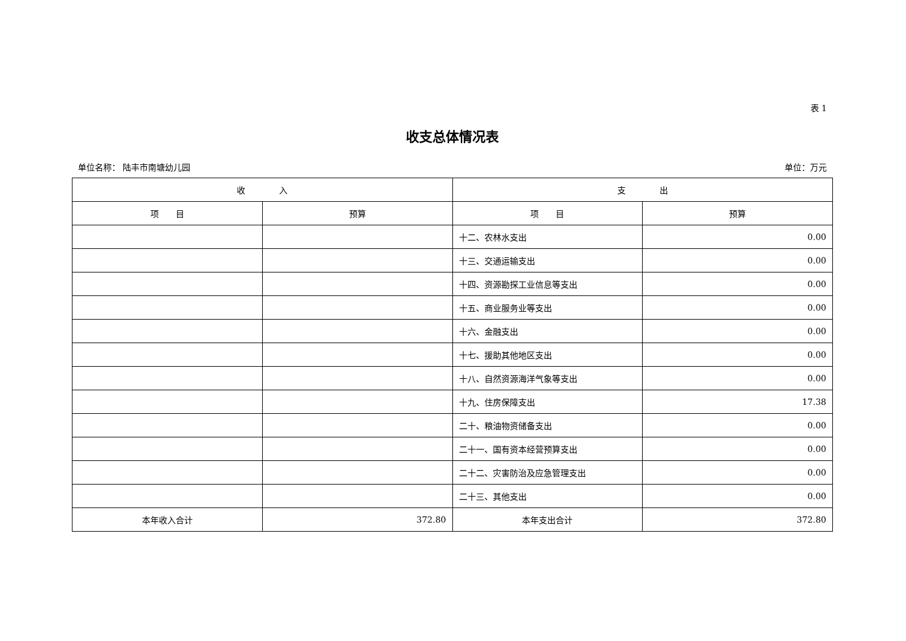表 1
收支总体情况表
单位名称： 陆丰市南塘幼儿园 单位：万元
| 收 入 | | 支 出 | |
| --- | --- | --- | --- |
| 项 目 | 预算 | 项 目 | 预算 |
| | | 十二、农林水支出 | 0.00 |
| | | 十三、交通运输支出 | 0.00 |
| | | 十四、资源勘探工业信息等支出 | 0.00 |
| | | 十五、商业服务业等支出 | 0.00 |
| | | 十六、金融支出 | 0.00 |
| | | 十七、援助其他地区支出 | 0.00 |
| | | 十八、自然资源海洋气象等支出 | 0.00 |
| | | 十九、住房保障支出 | 17.38 |
| | | 二十、粮油物资储备支出 | 0.00 |
| | | 二十一、国有资本经营预算支出 | 0.00 |
| | | 二十二、灾害防治及应急管理支出 | 0.00 |
| | | 二十三、其他支出 | 0.00 |
| 本年收入合计 | 372.80 | 本年支出合计 | 372.80 |